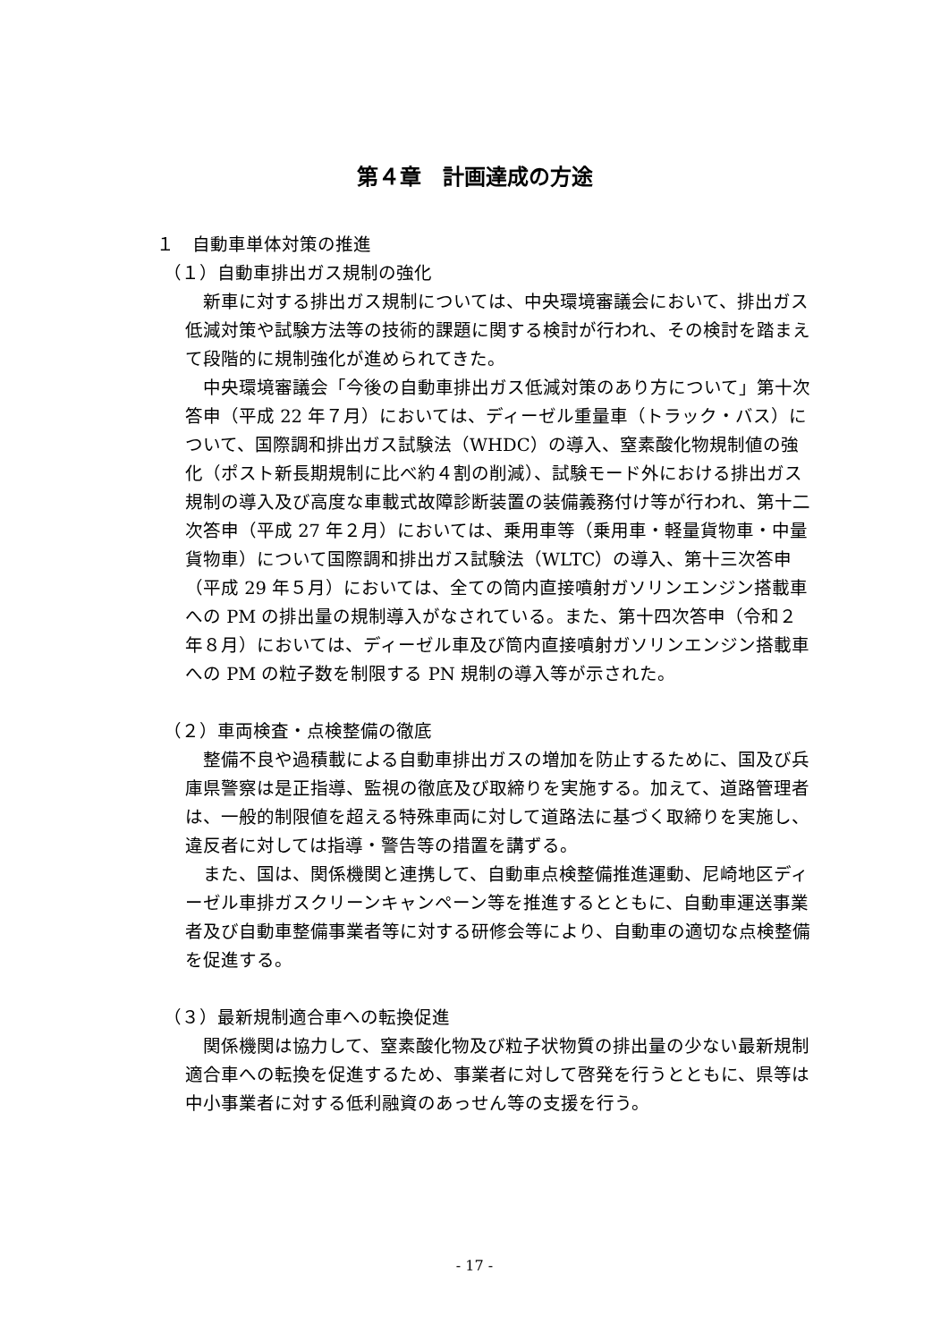第４章　計画達成の方途
１　自動車単体対策の推進
（１）自動車排出ガス規制の強化
新車に対する排出ガス規制については、中央環境審議会において、排出ガス低減対策や試験方法等の技術的課題に関する検討が行われ、その検討を踏まえて段階的に規制強化が進められてきた。
中央環境審議会「今後の自動車排出ガス低減対策のあり方について」第十次答申（平成 22 年７月）においては、ディーゼル重量車（トラック・バス）について、国際調和排出ガス試験法（WHDC）の導入、窒素酸化物規制値の強化（ポスト新長期規制に比べ約４割の削減）、試験モード外における排出ガス規制の導入及び高度な車載式故障診断装置の装備義務付け等が行われ、第十二次答申（平成 27 年２月）においては、乗用車等（乗用車・軽量貨物車・中量貨物車）について国際調和排出ガス試験法（WLTC）の導入、第十三次答申（平成 29 年５月）においては、全ての筒内直接噴射ガソリンエンジン搭載車への PM の排出量の規制導入がなされている。また、第十四次答申（令和２年８月）においては、ディーゼル車及び筒内直接噴射ガソリンエンジン搭載車への PM の粒子数を制限する PN 規制の導入等が示された。
（２）車両検査・点検整備の徹底
整備不良や過積載による自動車排出ガスの増加を防止するために、国及び兵庫県警察は是正指導、監視の徹底及び取締りを実施する。加えて、道路管理者は、一般的制限値を超える特殊車両に対して道路法に基づく取締りを実施し、違反者に対しては指導・警告等の措置を講ずる。
また、国は、関係機関と連携して、自動車点検整備推進運動、尼崎地区ディーゼル車排ガスクリーンキャンペーン等を推進するとともに、自動車運送事業者及び自動車整備事業者等に対する研修会等により、自動車の適切な点検整備を促進する。
（３）最新規制適合車への転換促進
関係機関は協力して、窒素酸化物及び粒子状物質の排出量の少ない最新規制適合車への転換を促進するため、事業者に対して啓発を行うとともに、県等は中小事業者に対する低利融資のあっせん等の支援を行う。
- 17 -